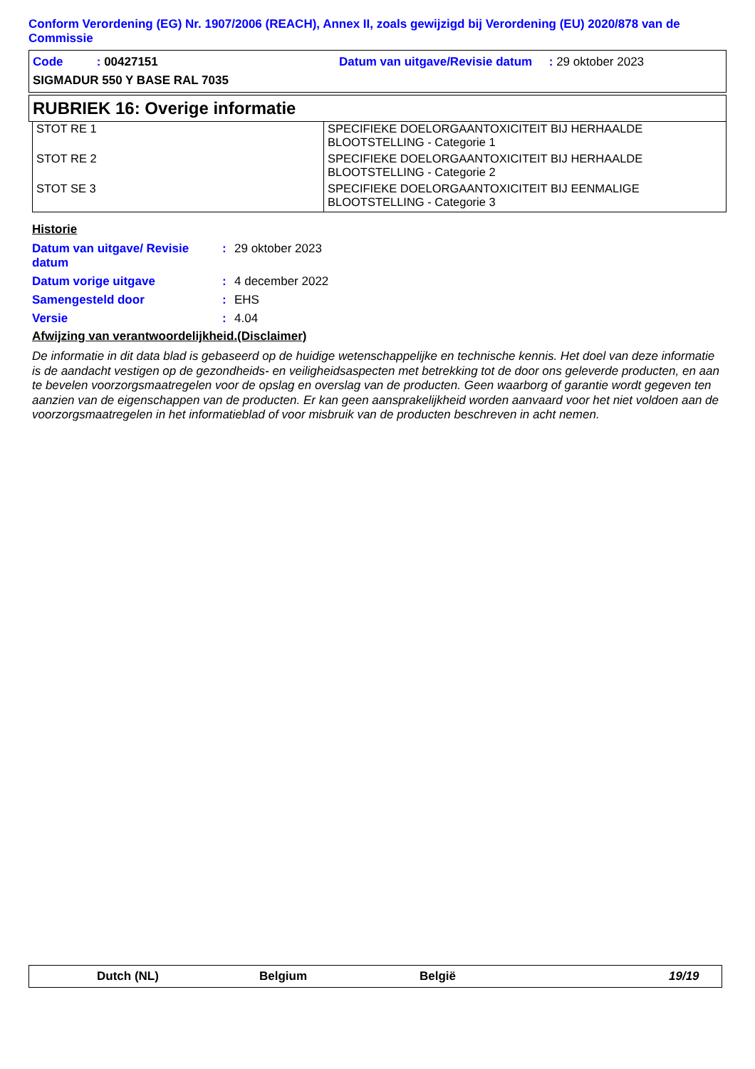Conform Verordening (EG) Nr. 1907/2006 (REACH), Annex II, zoals gewijzigd bij Verordening (EU) 2020/878 van de Commissie
Code : 00427151 Datum van uitgave/Revisie datum : 29 oktober 2023
SIGMADUR 550 Y BASE RAL 7035
RUBRIEK 16: Overige informatie
| STOT RE 1 | SPECIFIEKE DOELORGAANTOXICITEIT BIJ HERHAALDE BLOOTSTELLING - Categorie 1 |
| STOT RE 2 | SPECIFIEKE DOELORGAANTOXICITEIT BIJ HERHAALDE BLOOTSTELLING - Categorie 2 |
| STOT SE 3 | SPECIFIEKE DOELORGAANTOXICITEIT BIJ EENMALIGE BLOOTSTELLING - Categorie 3 |
Historie
| Datum van uitgave/ Revisie datum | : | 29 oktober 2023 |
| Datum vorige uitgave | : | 4 december 2022 |
| Samengesteld door | : | EHS |
| Versie | : | 4.04 |
Afwijzing van verantwoordelijkheid.(Disclaimer)
De informatie in dit data blad is gebaseerd op de huidige wetenschappelijke en technische kennis. Het doel van deze informatie is de aandacht vestigen op de gezondheids- en veiligheidsaspecten met betrekking tot de door ons geleverde producten, en aan te bevelen voorzorgsmaatregelen voor de opslag en overslag van de producten. Geen waarborg of garantie wordt gegeven ten aanzien van de eigenschappen van de producten. Er kan geen aansprakelijkheid worden aanvaard voor het niet voldoen aan de voorzorgsmaatregelen in het informatieblad of voor misbruik van de producten beschreven in acht nemen.
Dutch (NL) Belgium België 19/19